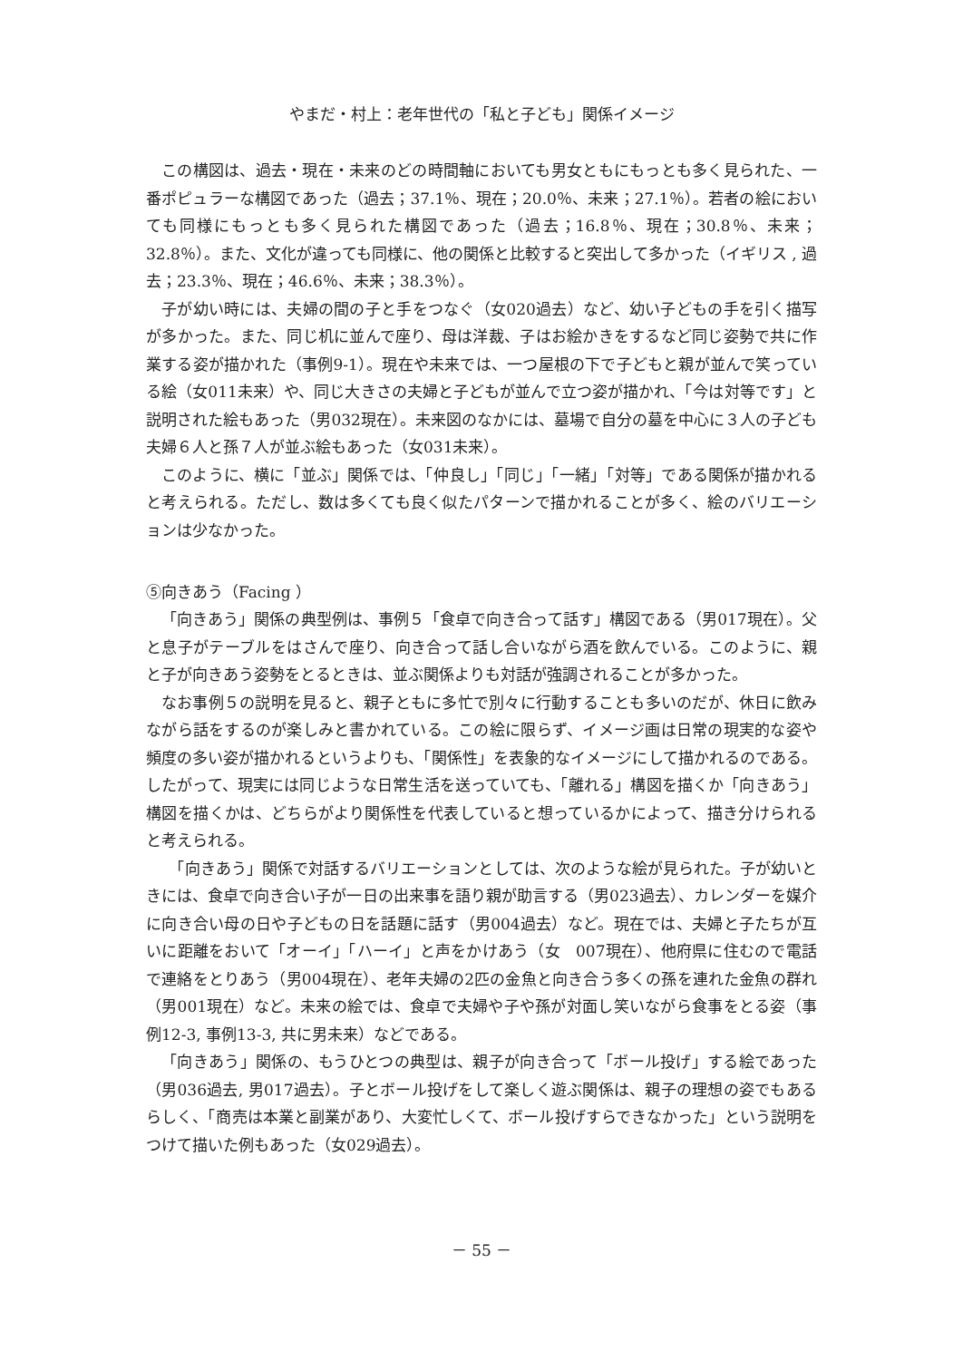やまだ・村上：老年世代の「私と子ども」関係イメージ
この構図は、過去・現在・未来のどの時間軸においても男女ともにもっとも多く見られた、一番ポピュラーな構図であった（過去；37.1％、現在；20.0％、未来；27.1％）。若者の絵においても同様にもっとも多く見られた構図であった（過去；16.8％、現在；30.8％、未来；32.8％）。また、文化が違っても同様に、他の関係と比較すると突出して多かった（イギリス , 過去；23.3％、現在；46.6％、未来；38.3％）。
子が幼い時には、夫婦の間の子と手をつなぐ（女020過去）など、幼い子どもの手を引く描写が多かった。また、同じ机に並んで座り、母は洋裁、子はお絵かきをするなど同じ姿勢で共に作業する姿が描かれた（事例9-1）。現在や未来では、一つ屋根の下で子どもと親が並んで笑っている絵（女011未来）や、同じ大きさの夫婦と子どもが並んで立つ姿が描かれ、「今は対等です」と説明された絵もあった（男032現在）。未来図のなかには、墓場で自分の墓を中心に３人の子ども夫婦６人と孫７人が並ぶ絵もあった（女031未来）。
このように、横に「並ぶ」関係では、「仲良し」「同じ」「一緒」「対等」である関係が描かれると考えられる。ただし、数は多くても良く似たパターンで描かれることが多く、絵のバリエーションは少なかった。
⑤向きあう（Facing ）
「向きあう」関係の典型例は、事例５「食卓で向き合って話す」構図である（男017現在）。父と息子がテーブルをはさんで座り、向き合って話し合いながら酒を飲んでいる。このように、親と子が向きあう姿勢をとるときは、並ぶ関係よりも対話が強調されることが多かった。
なお事例５の説明を見ると、親子ともに多忙で別々に行動することも多いのだが、休日に飲みながら話をするのが楽しみと書かれている。この絵に限らず、イメージ画は日常の現実的な姿や頻度の多い姿が描かれるというよりも、「関係性」を表象的なイメージにして描かれるのである。したがって、現実には同じような日常生活を送っていても、「離れる」構図を描くか「向きあう」構図を描くかは、どちらがより関係性を代表していると想っているかによって、描き分けられると考えられる。
　「向きあう」関係で対話するバリエーションとしては、次のような絵が見られた。子が幼いときには、食卓で向き合い子が一日の出来事を語り親が助言する（男023過去）、カレンダーを媒介に向き合い母の日や子どもの日を話題に話す（男004過去）など。現在では、夫婦と子たちが互いに距離をおいて「オーイ」「ハーイ」と声をかけあう（女　007現在）、他府県に住むので電話で連絡をとりあう（男004現在）、老年夫婦の2匹の金魚と向き合う多くの孫を連れた金魚の群れ（男001現在）など。未来の絵では、食卓で夫婦や子や孫が対面し笑いながら食事をとる姿（事例12-3, 事例13-3, 共に男未来）などである。
「向きあう」関係の、もうひとつの典型は、親子が向き合って「ボール投げ」する絵であった（男036過去, 男017過去）。子とボール投げをして楽しく遊ぶ関係は、親子の理想の姿でもあるらしく、「商売は本業と副業があり、大変忙しくて、ボール投げすらできなかった」という説明をつけて描いた例もあった（女029過去）。
－ 55 －